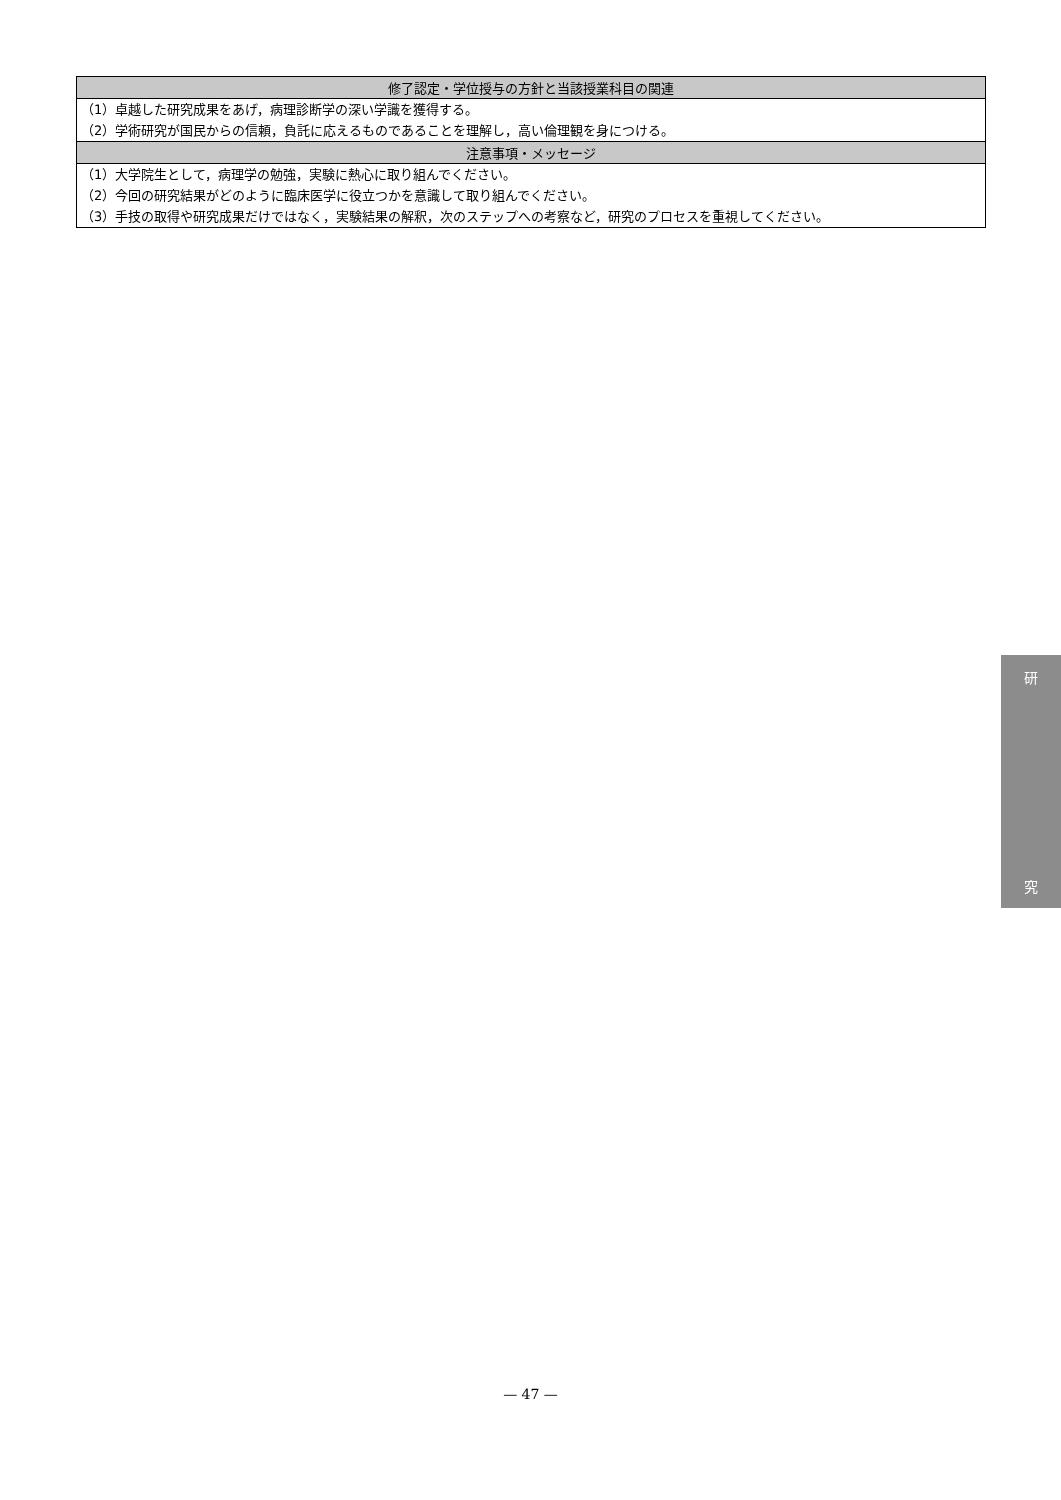| 修了認定・学位授与の方針と当該授業科目の関連 |
| --- |
| （1）卓越した研究成果をあげ，病理診断学の深い学識を獲得する。 |
| （2）学術研究が国民からの信頼，負託に応えるものであることを理解し，高い倫理観を身につける。 |
| 注意事項・メッセージ |
| （1）大学院生として，病理学の勉強，実験に熱心に取り組んでください。 |
| （2）今回の研究結果がどのように臨床医学に役立つかを意識して取り組んでください。 |
| （3）手技の取得や研究成果だけではなく，実験結果の解釈，次のステップへの考察など，研究のプロセスを重視してください。 |
研
究
— 47 —